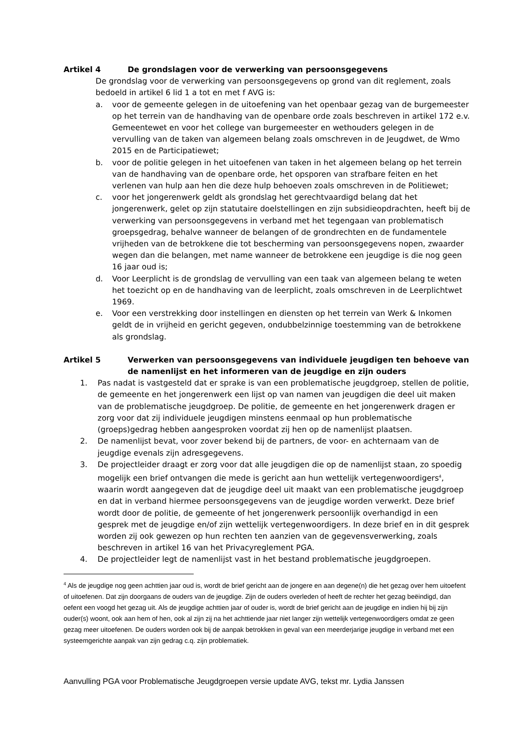Artikel 4 De grondslagen voor de verwerking van persoonsgegevens
De grondslag voor de verwerking van persoonsgegevens op grond van dit reglement, zoals bedoeld in artikel 6 lid 1 a tot en met f AVG is:
a. voor de gemeente gelegen in de uitoefening van het openbaar gezag van de burgemeester op het terrein van de handhaving van de openbare orde zoals beschreven in artikel 172 e.v. Gemeentewet en voor het college van burgemeester en wethouders gelegen in de vervulling van de taken van algemeen belang zoals omschreven in de Jeugdwet, de Wmo 2015 en de Participatiewet;
b. voor de politie gelegen in het uitoefenen van taken in het algemeen belang op het terrein van de handhaving van de openbare orde, het opsporen van strafbare feiten en het verlenen van hulp aan hen die deze hulp behoeven zoals omschreven in de Politiewet;
c. voor het jongerenwerk geldt als grondslag het gerechtvaardigd belang dat het jongerenwerk, gelet op zijn statutaire doelstellingen en zijn subsidieopdrachten, heeft bij de verwerking van persoonsgegevens in verband met het tegengaan van problematisch groepsgedrag, behalve wanneer de belangen of de grondrechten en de fundamentele vrijheden van de betrokkene die tot bescherming van persoonsgegevens nopen, zwaarder wegen dan die belangen, met name wanneer de betrokkene een jeugdige is die nog geen 16 jaar oud is;
d. Voor Leerplicht is de grondslag de vervulling van een taak van algemeen belang te weten het toezicht op en de handhaving van de leerplicht, zoals omschreven in de Leerplichtwet 1969.
e. Voor een verstrekking door instellingen en diensten op het terrein van Werk & Inkomen geldt de in vrijheid en gericht gegeven, ondubbelzinnige toestemming van de betrokkene als grondslag.
Artikel 5 Verwerken van persoonsgegevens van individuele jeugdigen ten behoeve van de namenlijst en het informeren van de jeugdige en zijn ouders
1. Pas nadat is vastgesteld dat er sprake is van een problematische jeugdgroep, stellen de politie, de gemeente en het jongerenwerk een lijst op van namen van jeugdigen die deel uit maken van de problematische jeugdgroep. De politie, de gemeente en het jongerenwerk dragen er zorg voor dat zij individuele jeugdigen minstens eenmaal op hun problematische (groeps)gedrag hebben aangesproken voordat zij hen op de namenlijst plaatsen.
2. De namenlijst bevat, voor zover bekend bij de partners, de voor- en achternaam van de jeugdige evenals zijn adresgegevens.
3. De projectleider draagt er zorg voor dat alle jeugdigen die op de namenlijst staan, zo spoedig mogelijk een brief ontvangen die mede is gericht aan hun wettelijk vertegenwoordigers<sup>4</sup>, waarin wordt aangegeven dat de jeugdige deel uit maakt van een problematische jeugdgroep en dat in verband hiermee persoonsgegevens van de jeugdige worden verwerkt. Deze brief wordt door de politie, de gemeente of het jongerenwerk persoonlijk overhandigd in een gesprek met de jeugdige en/of zijn wettelijk vertegenwoordigers. In deze brief en in dit gesprek worden zij ook gewezen op hun rechten ten aanzien van de gegevensverwerking, zoals beschreven in artikel 16 van het Privacyreglement PGA.
4. De projectleider legt de namenlijst vast in het bestand problematische jeugdgroepen.
<sup>4</sup> Als de jeugdige nog geen achttien jaar oud is, wordt de brief gericht aan de jongere en aan degene(n) die het gezag over hem uitoefent of uitoefenen. Dat zijn doorgaans de ouders van de jeugdige. Zijn de ouders overleden of heeft de rechter het gezag beëindigd, dan oefent een voogd het gezag uit. Als de jeugdige achttien jaar of ouder is, wordt de brief gericht aan de jeugdige en indien hij bij zijn ouder(s) woont, ook aan hem of hen, ook al zijn zij na het achttiende jaar niet langer zijn wettelijk vertegenwoordigers omdat ze geen gezag meer uitoefenen. De ouders worden ook bij de aanpak betrokken in geval van een meerderjarige jeugdige in verband met een systeemgerichte aanpak van zijn gedrag c.q. zijn problematiek.
Aanvulling PGA voor Problematische Jeugdgroepen versie update AVG, tekst mr. Lydia Janssen